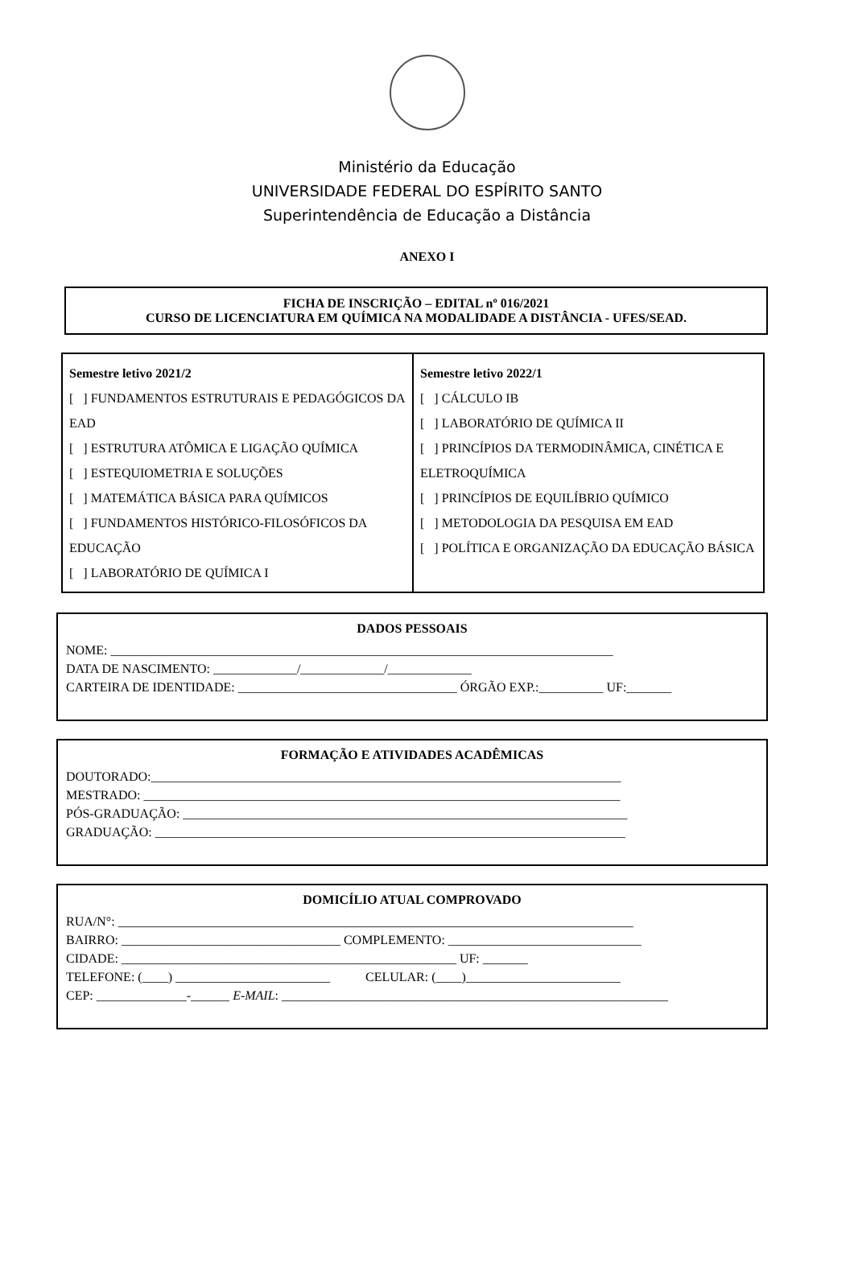Ministério da Educação
UNIVERSIDADE FEDERAL DO ESPÍRITO SANTO
Superintendência de Educação a Distância
ANEXO I
FICHA DE INSCRIÇÃO – EDITAL nº 016/2021
CURSO DE LICENCIATURA EM QUÍMICA NA MODALIDADE A DISTÂNCIA - UFES/SEAD.
| Semestre letivo 2021/2 [ ] FUNDAMENTOS ESTRUTURAIS E PEDAGÓGICOS DA EAD [ ] ESTRUTURA ATÔMICA E LIGAÇÃO QUÍMICA [ ] ESTEQUIOMETRIA E SOLUÇÕES [ ] MATEMÁTICA BÁSICA PARA QUÍMICOS [ ] FUNDAMENTOS HISTÓRICO-FILOSÓFICOS DA EDUCAÇÃO [ ] LABORATÓRIO DE QUÍMICA I | Semestre letivo 2022/1 [ ] CÁLCULO IB [ ] LABORATÓRIO DE QUÍMICA II [ ] PRINCÍPIOS DA TERMODINÂMICA, CINÉTICA E ELETROQUÍMICA [ ] PRINCÍPIOS DE EQUILÍBRIO QUÍMICO [ ] METODOLOGIA DA PESQUISA EM EAD [ ] POLÍTICA E ORGANIZAÇÃO DA EDUCAÇÃO BÁSICA |
DADOS PESSOAIS
NOME: ______________________________________________________________________________
DATA DE NASCIMENTO: _____________/_____________/_____________
CARTEIRA DE IDENTIDADE: __________________________________ ÓRGÃO EXP.:__________ UF:_______
FORMAÇÃO E ATIVIDADES ACADÊMICAS
DOUTORADO:_________________________________________________________________________
MESTRADO: __________________________________________________________________________
PÓS-GRADUAÇÃO: _____________________________________________________________________
GRADUAÇÃO: _________________________________________________________________________
DOMICÍLIO ATUAL COMPROVADO
RUA/N°: ________________________________________________________________________________
BAIRRO: __________________________________ COMPLEMENTO: ______________________________
CIDADE: ____________________________________________________ UF: _______
TELEFONE: (____) ________________________ CELULAR: (____)________________________
CEP: ______________-______ E-MAIL: ____________________________________________________________